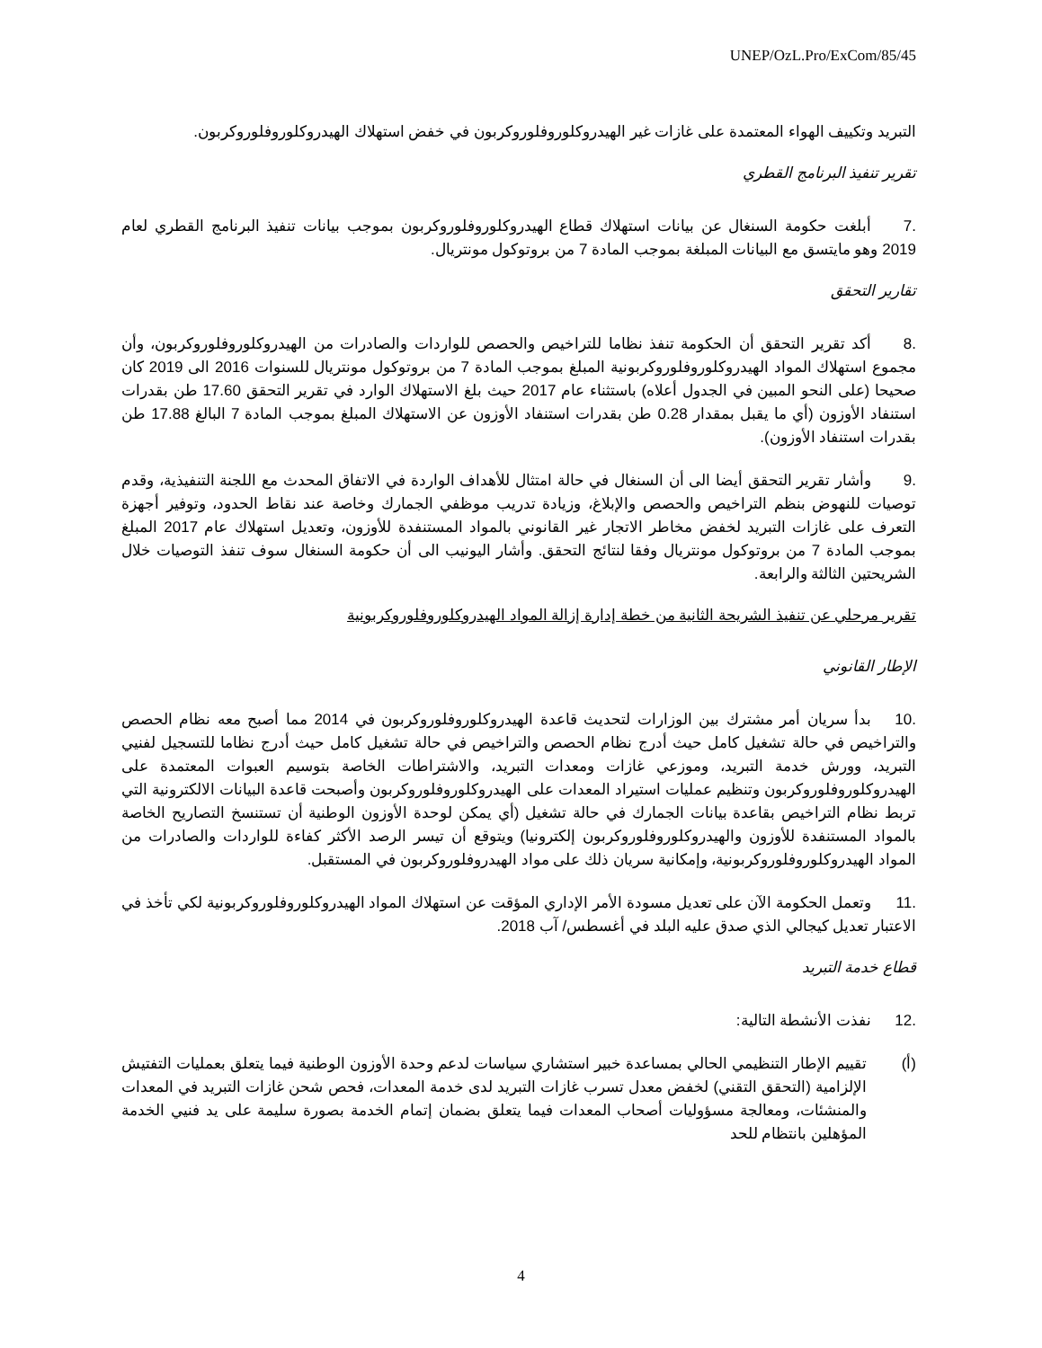UNEP/OzL.Pro/ExCom/85/45
التبريد وتكييف الهواء المعتمدة على غازات غير الهيدروكلوروفلوروكربون في خفض استهلاك الهيدروكلوروفلوروكربون.
تقرير تنفيذ البرنامج القطري
.7 أبلغت حكومة السنغال عن بيانات استهلاك قطاع الهيدروكلوروفلوروكربون بموجب بيانات تنفيذ البرنامج القطري لعام 2019 وهو مايتسق مع البيانات المبلغة بموجب المادة 7 من بروتوكول مونتريال.
تقارير التحقق
.8 أكد تقرير التحقق أن الحكومة تنفذ نظاما للتراخيص والحصص للواردات والصادرات من الهيدروكلوروفلوروكربون، وأن مجموع استهلاك المواد الهيدروكلوروفلوروكربونية المبلغ بموجب المادة 7 من بروتوكول مونتريال للسنوات 2016 الى 2019 كان صحيحا (على النحو المبين في الجدول أعلاه) باستثناء عام 2017 حيث بلغ الاستهلاك الوارد في تقرير التحقق 17.60 طن بقدرات استنفاد الأوزون (أي ما يقبل بمقدار 0.28 طن بقدرات استنفاد الأوزون عن الاستهلاك المبلغ بموجب المادة 7 البالغ 17.88 طن بقدرات استنفاد الأوزون).
.9 وأشار تقرير التحقق أيضا الى أن السنغال في حالة امتثال للأهداف الواردة في الاتفاق المحدث مع اللجنة التنفيذية، وقدم توصيات للنهوض بنظم التراخيص والحصص والإبلاغ، وزيادة تدريب موظفي الجمارك وخاصة عند نقاط الحدود، وتوفير أجهزة التعرف على غازات التبريد لخفض مخاطر الاتجار غير القانوني بالمواد المستنفدة للأوزون، وتعديل استهلاك عام 2017 المبلغ بموجب المادة 7 من بروتوكول مونتريال وفقا لنتائج التحقق. وأشار اليونيب الى أن حكومة السنغال سوف تنفذ التوصيات خلال الشريحتين الثالثة والرابعة.
تقرير مرحلي عن تنفيذ الشريحة الثانية من خطة إدارة إزالة المواد الهيدروكلوروفلوروكربونية
الإطار القانوني
.10 بدأ سريان أمر مشترك بين الوزارات لتحديث قاعدة الهيدروكلوروفلوروكربون في 2014 مما أصبح معه نظام الحصص والتراخيص في حالة تشغيل كامل حيث أدرج نظام الحصص والتراخيص في حالة تشغيل كامل حيث أدرج نظاما للتسجيل لفنيي التبريد، وورش خدمة التبريد، وموزعي غازات ومعدات التبريد، والاشتراطات الخاصة بتوسيم العبوات المعتمدة على الهيدروكلوروفلوروكربون وتنظيم عمليات استيراد المعدات على الهيدروكلوروفلوروكربون وأصبحت قاعدة البيانات الالكترونية التي تربط نظام التراخيص بقاعدة بيانات الجمارك في حالة تشغيل (أي يمكن لوحدة الأوزون الوطنية أن تستنسخ التصاريح الخاصة بالمواد المستنفدة للأوزون والهيدروكلوروفلوروكربون إلكترونيا) ويتوقع أن تيسر الرصد الأكثر كفاءة للواردات والصادرات من المواد الهيدروكلوروفلوروكربونية، وإمكانية سريان ذلك على مواد الهيدروفلوروكربون في المستقبل.
.11 وتعمل الحكومة الآن على تعديل مسودة الأمر الإداري المؤقت عن استهلاك المواد الهيدروكلوروفلوروكربونية لكي تأخذ في الاعتبار تعديل كيجالي الذي صدق عليه البلد في أغسطس/ آب 2018.
قطاع خدمة التبريد
.12 نفذت الأنشطة التالية:
(أ) تقييم الإطار التنظيمي الحالي بمساعدة خبير استشاري سياسات لدعم وحدة الأوزون الوطنية فيما يتعلق بعمليات التفتيش الإلزامية (التحقق التقني) لخفض معدل تسرب غازات التبريد لدى خدمة المعدات، فحص شحن غازات التبريد في المعدات والمنشئات، ومعالجة مسؤوليات أصحاب المعدات فيما يتعلق بضمان إتمام الخدمة بصورة سليمة على يد فنيي الخدمة المؤهلين بانتظام للحد
4